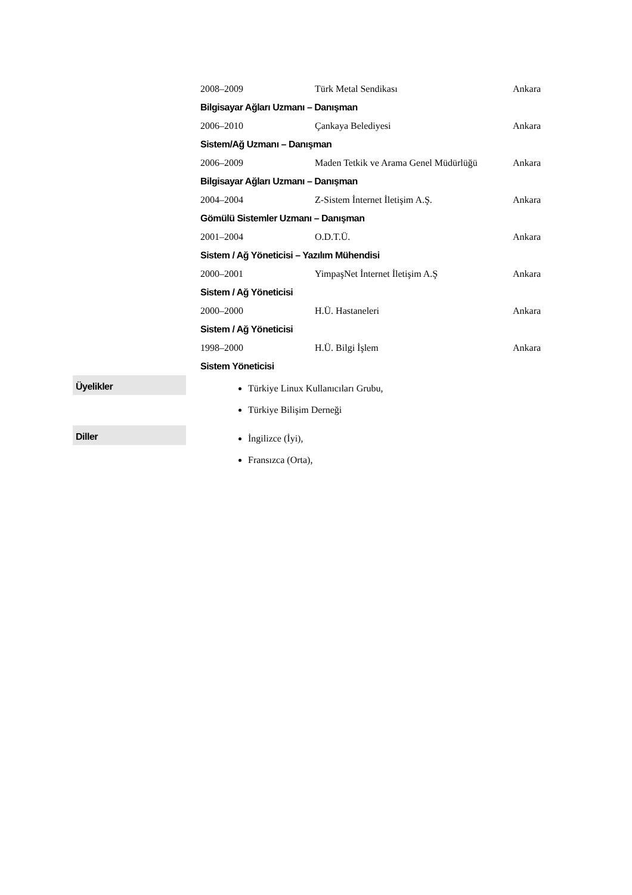| 2008–2009 | Türk Metal Sendikası | Ankara |
| Bilgisayar Ağları Uzmanı – Danışman | | |
| 2006–2010 | Çankaya Belediyesi | Ankara |
| Sistem/Ağ Uzmanı – Danışman | | |
| 2006–2009 | Maden Tetkik ve Arama Genel Müdürlüğü | Ankara |
| Bilgisayar Ağları Uzmanı – Danışman | | |
| 2004–2004 | Z-Sistem İnternet İletişim A.Ş. | Ankara |
| Gömülü Sistemler Uzmanı – Danışman | | |
| 2001–2004 | O.D.T.Ü. | Ankara |
| Sistem / Ağ Yöneticisi – Yazılım Mühendisi | | |
| 2000–2001 | YimpaşNet İnternet İletişim A.Ş | Ankara |
| Sistem / Ağ Yöneticisi | | |
| 2000–2000 | H.Ü. Hastaneleri | Ankara |
| Sistem / Ağ Yöneticisi | | |
| 1998–2000 | H.Ü. Bilgi İşlem | Ankara |
| Sistem Yöneticisi | | |
Üyelikler
Türkiye Linux Kullanıcıları Grubu,
Türkiye Bilişim Derneği
Diller
İngilizce (İyi),
Fransızca (Orta),